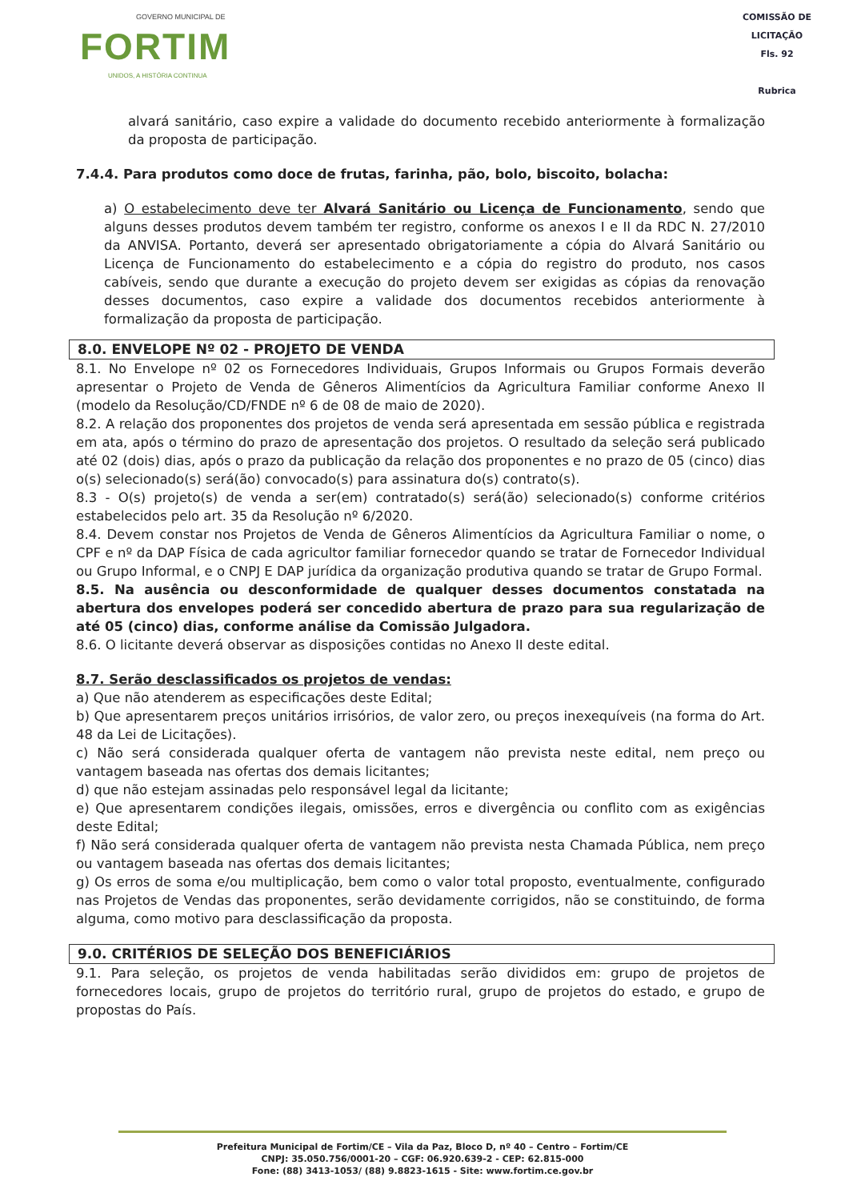GOVERNO MUNICIPAL DE
FORTIM
UNIDOS, A HISTÓRIA CONTINUA
COMISSÃO DE LICITAÇÃO
Fls. 92
Rubrica
alvará sanitário, caso expire a validade do documento recebido anteriormente à formalização da proposta de participação.
7.4.4. Para produtos como doce de frutas, farinha, pão, bolo, biscoito, bolacha:
a) O estabelecimento deve ter Alvará Sanitário ou Licença de Funcionamento, sendo que alguns desses produtos devem também ter registro, conforme os anexos I e II da RDC N. 27/2010 da ANVISA. Portanto, deverá ser apresentado obrigatoriamente a cópia do Alvará Sanitário ou Licença de Funcionamento do estabelecimento e a cópia do registro do produto, nos casos cabíveis, sendo que durante a execução do projeto devem ser exigidas as cópias da renovação desses documentos, caso expire a validade dos documentos recebidos anteriormente à formalização da proposta de participação.
8.0. ENVELOPE Nº 02 - PROJETO DE VENDA
8.1. No Envelope nº 02 os Fornecedores Individuais, Grupos Informais ou Grupos Formais deverão apresentar o Projeto de Venda de Gêneros Alimentícios da Agricultura Familiar conforme Anexo II (modelo da Resolução/CD/FNDE nº 6 de 08 de maio de 2020).
8.2. A relação dos proponentes dos projetos de venda será apresentada em sessão pública e registrada em ata, após o término do prazo de apresentação dos projetos. O resultado da seleção será publicado até 02 (dois) dias, após o prazo da publicação da relação dos proponentes e no prazo de 05 (cinco) dias o(s) selecionado(s) será(ão) convocado(s) para assinatura do(s) contrato(s).
8.3 - O(s) projeto(s) de venda a ser(em) contratado(s) será(ão) selecionado(s) conforme critérios estabelecidos pelo art. 35 da Resolução nº 6/2020.
8.4. Devem constar nos Projetos de Venda de Gêneros Alimentícios da Agricultura Familiar o nome, o CPF e nº da DAP Física de cada agricultor familiar fornecedor quando se tratar de Fornecedor Individual ou Grupo Informal, e o CNPJ E DAP jurídica da organização produtiva quando se tratar de Grupo Formal.
8.5. Na ausência ou desconformidade de qualquer desses documentos constatada na abertura dos envelopes poderá ser concedido abertura de prazo para sua regularização de até 05 (cinco) dias, conforme análise da Comissão Julgadora.
8.6. O licitante deverá observar as disposições contidas no Anexo II deste edital.
8.7. Serão desclassificados os projetos de vendas:
a) Que não atenderem as especificações deste Edital;
b) Que apresentarem preços unitários irrisórios, de valor zero, ou preços inexequíveis (na forma do Art. 48 da Lei de Licitações).
c) Não será considerada qualquer oferta de vantagem não prevista neste edital, nem preço ou vantagem baseada nas ofertas dos demais licitantes;
d) que não estejam assinadas pelo responsável legal da licitante;
e) Que apresentarem condições ilegais, omissões, erros e divergência ou conflito com as exigências deste Edital;
f) Não será considerada qualquer oferta de vantagem não prevista nesta Chamada Pública, nem preço ou vantagem baseada nas ofertas dos demais licitantes;
g) Os erros de soma e/ou multiplicação, bem como o valor total proposto, eventualmente, configurado nas Projetos de Vendas das proponentes, serão devidamente corrigidos, não se constituindo, de forma alguma, como motivo para desclassificação da proposta.
9.0. CRITÉRIOS DE SELEÇÃO DOS BENEFICIÁRIOS
9.1. Para seleção, os projetos de venda habilitadas serão divididos em: grupo de projetos de fornecedores locais, grupo de projetos do território rural, grupo de projetos do estado, e grupo de propostas do País.
Prefeitura Municipal de Fortim/CE – Vila da Paz, Bloco D, nº 40 – Centro – Fortim/CE
CNPJ: 35.050.756/0001-20 – CGF: 06.920.639-2 - CEP: 62.815-000
Fone: (88) 3413-1053/ (88) 9.8823-1615 - Site: www.fortim.ce.gov.br